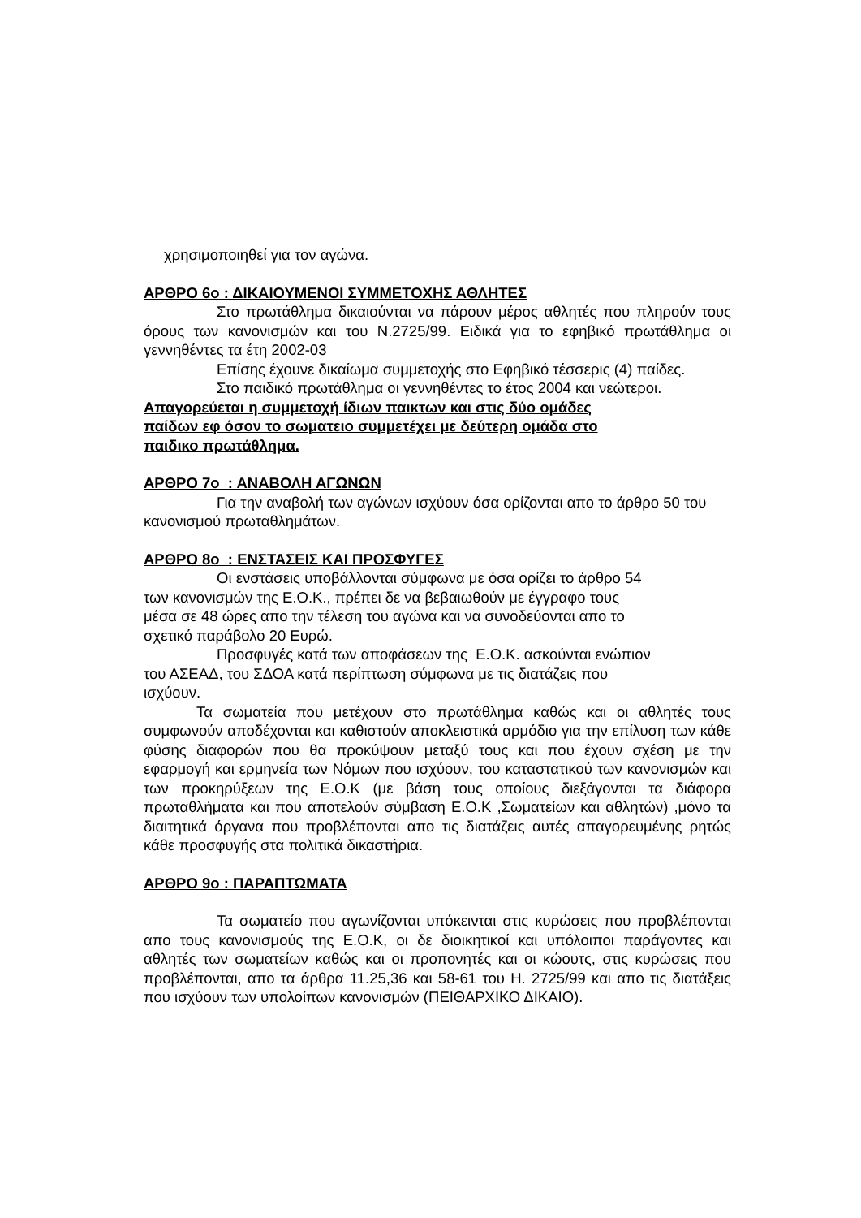χρησιμοποιηθεί για τον αγώνα.
ΑΡΘΡΟ 6ο : ΔΙΚΑΙΟΥΜΕΝΟΙ ΣΥΜΜΕΤΟΧΗΣ ΑΘΛΗΤΕΣ
Στο πρωτάθλημα δικαιούνται να πάρουν μέρος αθλητές που πληρούν τους όρους των κανονισμών και του Ν.2725/99. Ειδικά για το εφηβικό πρωτάθλημα οι γεννηθέντες τα έτη 2002-03
Επίσης έχουνε δικαίωμα συμμετοχής στο Εφηβικό τέσσερις (4) παίδες.
Στο παιδικό πρωτάθλημα οι γεννηθέντες το έτος 2004 και νεώτεροι.
Απαγορεύεται η συμμετοχή ίδιων παικτων και στις δύο ομάδες
παίδων εφ όσον το σωματειο συμμετέχει με δεύτερη ομάδα στο
παιδικο πρωτάθλημα.
ΑΡΘΡΟ 7ο : ΑΝΑΒΟΛΗ ΑΓΩΝΩΝ
Για την αναβολή των αγώνων ισχύουν όσα ορίζονται απο το άρθρο 50 του κανονισμού πρωταθλημάτων.
ΑΡΘΡΟ 8ο : ΕΝΣΤΑΣΕΙΣ ΚΑΙ ΠΡΟΣΦΥΓΕΣ
Οι ενστάσεις υποβάλλονται σύμφωνα με όσα ορίζει το άρθρο 54
των κανονισμών της Ε.Ο.Κ., πρέπει δε να βεβαιωθούν με έγγραφο τους
μέσα σε 48 ώρες απο την τέλεση του αγώνα και να συνοδεύονται απο το
σχετικό παράβολο 20 Ευρώ.
Προσφυγές κατά των αποφάσεων της Ε.Ο.Κ. ασκούνται ενώπιον
του ΑΣΕΑΔ, του ΣΔΟΑ κατά περίπτωση σύμφωνα με τις διατάζεις που
ισχύουν.
Τα σωματεία που μετέχουν στο πρωτάθλημα καθώς και οι αθλητές τους συμφωνούν αποδέχονται και καθιστούν αποκλειστικά αρμόδιο για την επίλυση των κάθε φύσης διαφορών που θα προκύψουν μεταξύ τους και που έχουν σχέση με την εφαρμογή και ερμηνεία των Νόμων που ισχύουν, του καταστατικού των κανονισμών και των προκηρύξεων της Ε.Ο.Κ (με βάση τους οποίους διεξάγονται τα διάφορα πρωταθλήματα και που αποτελούν σύμβαση Ε.Ο.Κ ,Σωματείων και αθλητών) ,μόνο τα διαιτητικά όργανα που προβλέπονται απο τις διατάζεις αυτές απαγορευμένης ρητώς κάθε προσφυγής στα πολιτικά δικαστήρια.
ΑΡΘΡΟ 9ο : ΠΑΡΑΠΤΩΜΑΤΑ
Τα σωματείο που αγωνίζονται υπόκεινται στις κυρώσεις που προβλέπονται απο τους κανονισμούς της Ε.Ο.Κ, οι δε διοικητικοί και υπόλοιποι παράγοντες και αθλητές των σωματείων καθώς και οι προπονητές και οι κώουτς, στις κυρώσεις που προβλέπονται, απο τα άρθρα 11.25,36 και 58-61 του Η. 2725/99 και απο τις διατάξεις που ισχύουν των υπολοίπων κανονισμών (ΠΕΙΘΑΡΧΙΚΟ ΔΙΚΑΙΟ).